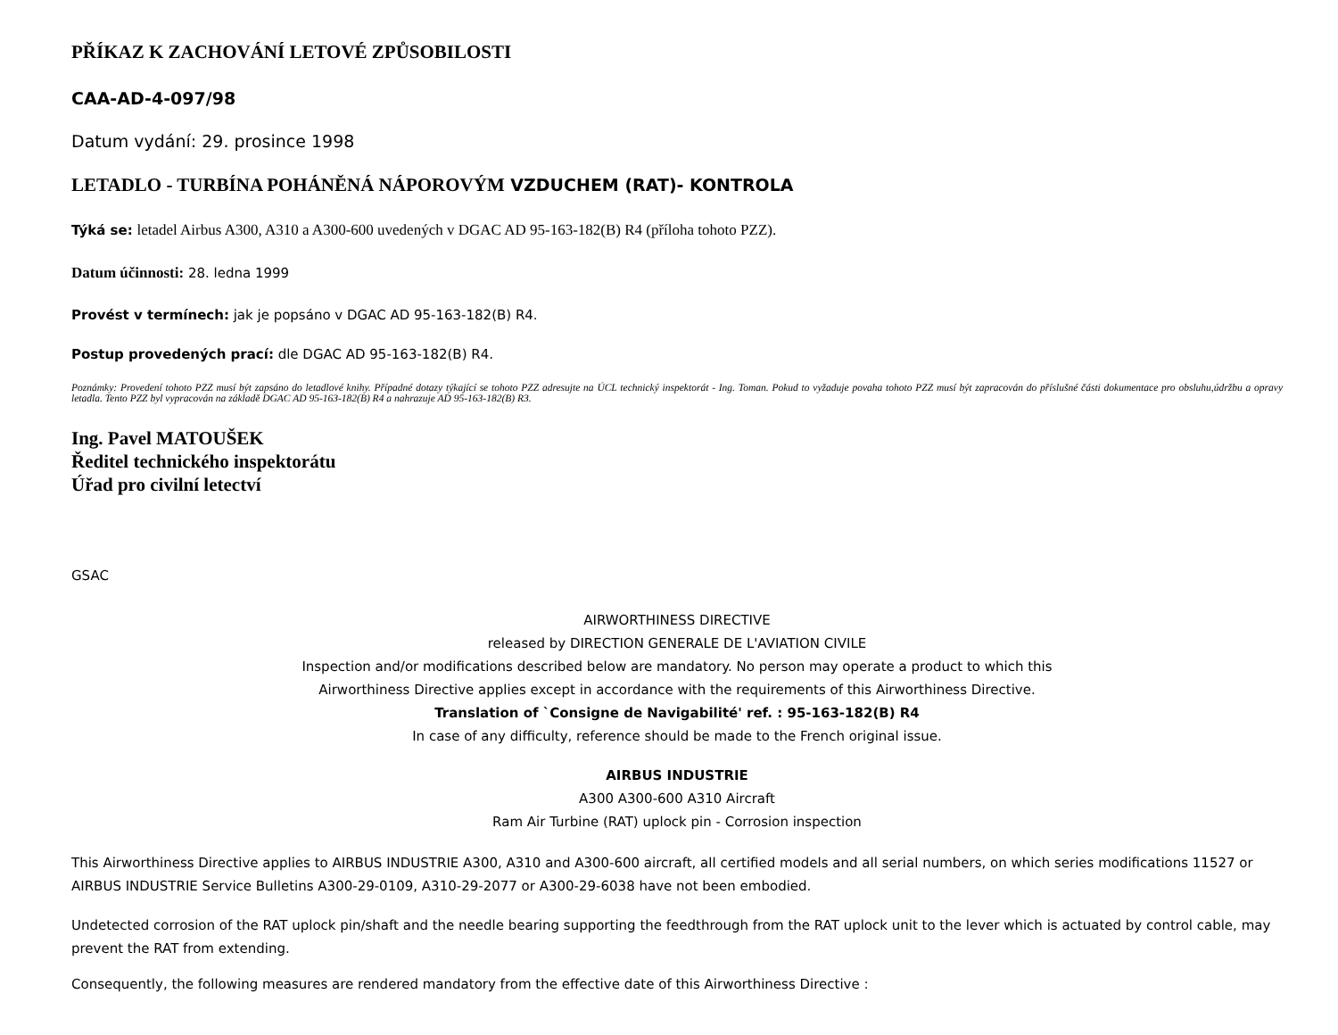PŘÍKAZ K ZACHOVÁNÍ LETOVÉ ZPŮSOBILOSTI
CAA-AD-4-097/98
Datum vydání: 29. prosince 1998
LETADLO - TURBÍNA POHÁNĚNÁ NÁPOROVÝM VZDUCHEM (RAT)- KONTROLA
Týká se: letadel Airbus A300, A310 a A300-600 uvedených v DGAC AD 95-163-182(B) R4 (příloha tohoto PZZ).
Datum účinnosti: 28. ledna 1999
Provést v termínech: jak je popsáno v DGAC AD 95-163-182(B) R4.
Postup provedených prací: dle DGAC AD 95-163-182(B) R4.
Poznámky: Provedení tohoto PZZ musí být zapsáno do letadlové knihy. Případné dotazy týkající se tohoto PZZ adresujte na ÚCL technický inspektorát - Ing. Toman. Pokud to vyžaduje povaha tohoto PZZ musí být zapracován do příslušné části dokumentace pro obsluhu,údržbu a opravy letadla. Tento PZZ byl vypracován na základě DGAC AD 95-163-182(B) R4 a nahrazuje AD 95-163-182(B) R3.
Ing. Pavel MATOUŠEK
Ředitel technického inspektorátu
Úřad pro civilní letectví
GSAC
AIRWORTHINESS DIRECTIVE
released by DIRECTION GENERALE DE L'AVIATION CIVILE
Inspection and/or modifications described below are mandatory. No person may operate a product to which this
Airworthiness Directive applies except in accordance with the requirements of this Airworthiness Directive.
Translation of `Consigne de Navigabilité' ref. : 95-163-182(B) R4
In case of any difficulty, reference should be made to the French original issue.
AIRBUS INDUSTRIE
A300 A300-600 A310 Aircraft
Ram Air Turbine (RAT) uplock pin - Corrosion inspection
This Airworthiness Directive applies to AIRBUS INDUSTRIE A300, A310 and A300-600 aircraft, all certified models and all serial numbers, on which series modifications 11527 or AIRBUS INDUSTRIE Service Bulletins A300-29-0109, A310-29-2077 or A300-29-6038 have not been embodied.
Undetected corrosion of the RAT uplock pin/shaft and the needle bearing supporting the feedthrough from the RAT uplock unit to the lever which is actuated by control cable, may prevent the RAT from extending.
Consequently, the following measures are rendered mandatory from the effective date of this Airworthiness Directive :